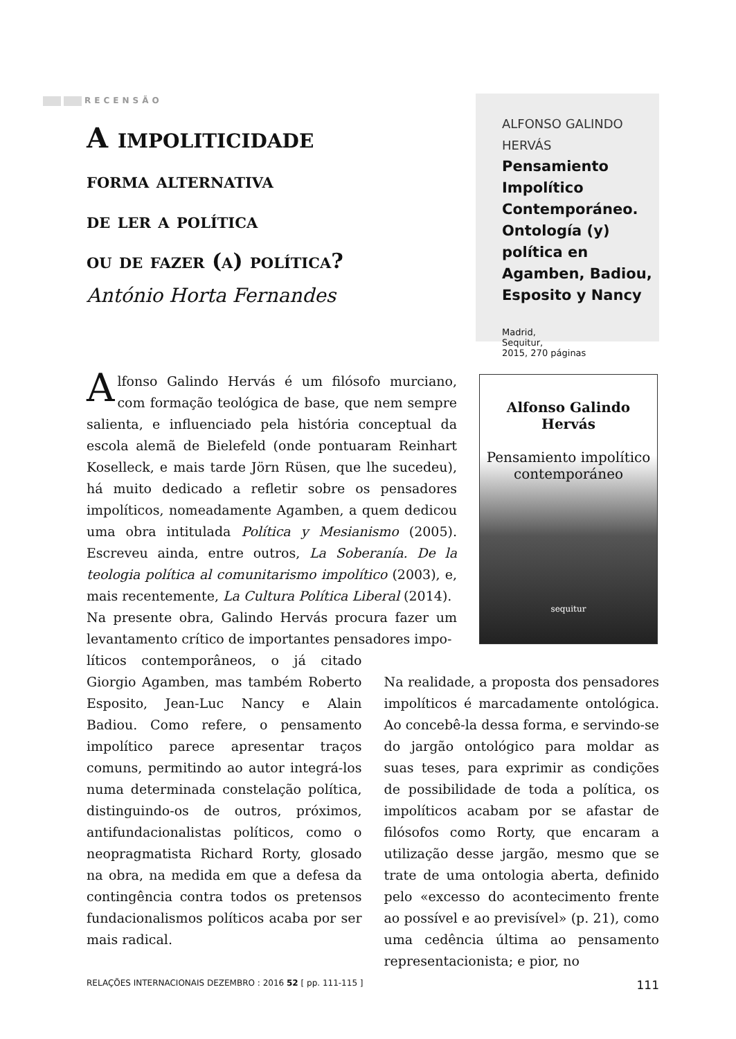RECENSÃO
A impoliticidade
forma alternativa
de ler a política
ou de fazer (a) política?
António Horta Fernandes
ALFONSO GALINDO HERVÁS
Pensamiento Impolítico Contemporáneo. Ontología (y) política en Agamben, Badiou, Esposito y Nancy
Madrid,
Sequitur,
2015, 270 páginas
Alfonso Galindo Hervás
Pensamiento impolítico
contemporáneo
sequitur
Alfonso Galindo Hervás é um filósofo murciano, com formação teológica de base, que nem sempre salienta, e influenciado pela história conceptual da escola alemã de Bielefeld (onde pontuaram Reinhart Koselleck, e mais tarde Jörn Rüsen, que lhe sucedeu), há muito dedicado a refletir sobre os pensadores impolíticos, nomeadamente Agamben, a quem dedicou uma obra intitulada Política y Mesianismo (2005). Escreveu ainda, entre outros, La Soberanía. De la teologia política al comunitarismo impolítico (2003), e, mais recentemente, La Cultura Política Liberal (2014).
Na presente obra, Galindo Hervás procura fazer um levantamento crítico de importantes pensadores impo-
líticos contemporâneos, o já citado Giorgio Agamben, mas também Roberto Esposito, Jean-Luc Nancy e Alain Badiou. Como refere, o pensamento impolítico parece apresentar traços comuns, permitindo ao autor integrá-los numa determinada constelação política, distinguindo-os de outros, próximos, antifundacionalistas políticos, como o neopragmatista Richard Rorty, glosado na obra, na medida em que a defesa da contingência contra todos os pretensos fundacionalismos políticos acaba por ser mais radical.
Na realidade, a proposta dos pensadores impolíticos é marcadamente ontológica. Ao concebê-la dessa forma, e servindo-se do jargão ontológico para moldar as suas teses, para exprimir as condições de possibilidade de toda a política, os impolíticos acabam por se afastar de filósofos como Rorty, que encaram a utilização desse jargão, mesmo que se trate de uma ontologia aberta, definido pelo «excesso do acontecimento frente ao possível e ao previsível» (p. 21), como uma cedência última ao pensamento representacionista; e pior, no
RELAÇÕES INTERNACIONAIS DEZEMBRO : 2016 52 [ pp. 111-115 ] 111